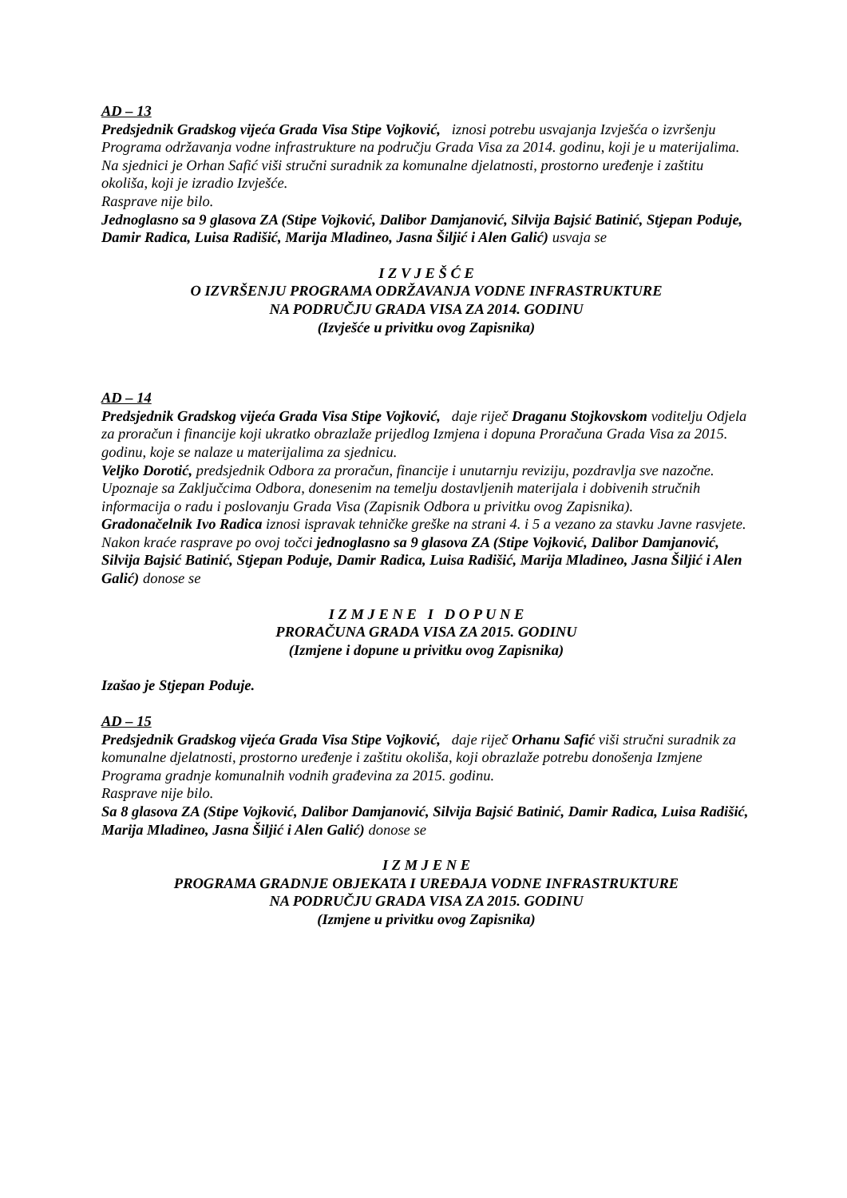AD – 13
Predsjednik Gradskog vijeća Grada Visa Stipe Vojković, iznosi potrebu usvajanja Izvješća o izvršenju Programa održavanja vodne infrastrukture na području Grada Visa za 2014. godinu, koji je u materijalima. Na sjednici je Orhan Safić viši stručni suradnik za komunalne djelatnosti, prostorno uređenje i zaštitu okoliša, koji je izradio Izvješće.
Rasprave nije bilo.
Jednoglasno sa 9 glasova ZA (Stipe Vojković, Dalibor Damjanović, Silvija Bajsić Batinić, Stjepan Poduje, Damir Radica, Luisa Radišić, Marija Mladineo, Jasna Šiljić i Alen Galić) usvaja se
I Z V J E Š Ć E
O IZVRŠENJU PROGRAMA ODRŽAVANJA VODNE INFRASTRUKTURE
NA PODRUČJU GRADA VISA ZA 2014. GODINU
(Izvješće u privitku ovog Zapisnika)
AD – 14
Predsjednik Gradskog vijeća Grada Visa Stipe Vojković, daje riječ Draganu Stojkovskom voditelju Odjela za proračun i financije koji ukratko obrazlaže prijedlog Izmjena i dopuna Proračuna Grada Visa za 2015. godinu, koje se nalaze u materijalima za sjednicu.
Veljko Dorotić, predsjednik Odbora za proračun, financije i unutarnju reviziju, pozdravlja sve nazočne. Upoznaje sa Zaključcima Odbora, donesenim na temelju dostavljenih materijala i dobivenih stručnih informacija o radu i poslovanju Grada Visa (Zapisnik Odbora u privitku ovog Zapisnika).
Gradonačelnik Ivo Radica iznosi ispravak tehničke greške na strani 4. i 5 a vezano za stavku Javne rasvjete.
Nakon kraće rasprave po ovoj točci jednoglasno sa 9 glasova ZA (Stipe Vojković, Dalibor Damjanović, Silvija Bajsić Batinić, Stjepan Poduje, Damir Radica, Luisa Radišić, Marija Mladineo, Jasna Šiljić i Alen Galić) donose se
I Z M J E N E I D O P U N E
PRORAČUNA GRADA VISA ZA 2015. GODINU
(Izmjene i dopune u privitku ovog Zapisnika)
Izašao je Stjepan Poduje.
AD – 15
Predsjednik Gradskog vijeća Grada Visa Stipe Vojković, daje riječ Orhanu Safić viši stručni suradnik za komunalne djelatnosti, prostorno uređenje i zaštitu okoliša, koji obrazlaže potrebu donošenja Izmjene Programa gradnje komunalnih vodnih građevina za 2015. godinu.
Rasprave nije bilo.
Sa 8 glasova ZA (Stipe Vojković, Dalibor Damjanović, Silvija Bajsić Batinić, Damir Radica, Luisa Radišić, Marija Mladineo, Jasna Šiljić i Alen Galić) donose se
I Z M J E N E
PROGRAMA GRADNJE OBJEKATA I UREĐAJA VODNE INFRASTRUKTURE
NA PODRUČJU GRADA VISA ZA 2015. GODINU
(Izmjene u privitku ovog Zapisnika)